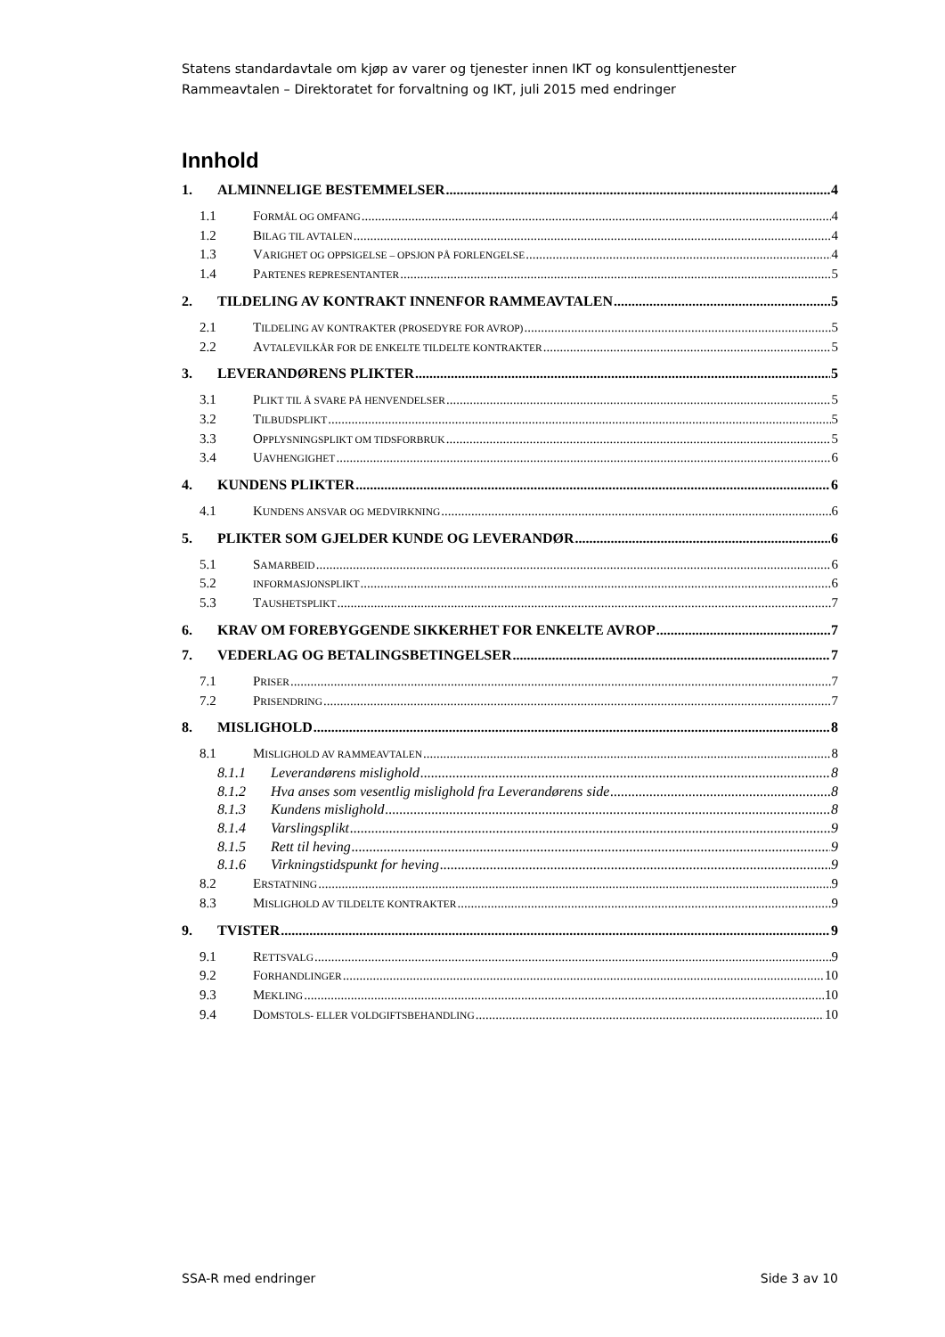Statens standardavtale om kjøp av varer og tjenester innen IKT og konsulenttjenester
Rammeavtalen – Direktoratet for forvaltning og IKT, juli 2015 med endringer
Innhold
1. ALMINNELIGE BESTEMMELSER 4
1.1 FORMÅL OG OMFANG 4
1.2 BILAG TIL AVTALEN 4
1.3 VARIGHET OG OPPSIGELSE – OPSJON PÅ FORLENGELSE 4
1.4 PARTENES REPRESENTANTER 5
2. TILDELING AV KONTRAKT INNENFOR RAMMEAVTALEN 5
2.1 TILDELING AV KONTRAKTER (PROSEDYRE FOR AVROP) 5
2.2 AVTALEVILKÅR FOR DE ENKELTE TILDELTE KONTRAKTER 5
3. LEVERANDØRENS PLIKTER 5
3.1 PLIKT TIL Å SVARE PÅ HENVENDELSER 5
3.2 TILBUDSPLIKT 5
3.3 OPPLYSNINGSPLIKT OM TIDSFORBRUK 5
3.4 UAVHENGIGHET 6
4. KUNDENS PLIKTER 6
4.1 KUNDENS ANSVAR OG MEDVIRKNING 6
5. PLIKTER SOM GJELDER KUNDE OG LEVERANDØR 6
5.1 SAMARBEID 6
5.2 INFORMASJONSPLIKT 6
5.3 TAUSHETSPLIKT 7
6. KRAV OM FOREBYGGENDE SIKKERHET FOR ENKELTE AVROP 7
7. VEDERLAG OG BETALINGSBETINGELSER 7
7.1 PRISER 7
7.2 PRISENDRING 7
8. MISLIGHOLD 8
8.1 MISLIGHOLD AV RAMMEAVTALEN 8
8.1.1 Leverandørens mislighold 8
8.1.2 Hva anses som vesentlig mislighold fra Leverandørens side 8
8.1.3 Kundens mislighold 8
8.1.4 Varslingsplikt 9
8.1.5 Rett til heving 9
8.1.6 Virkningstidspunkt for heving 9
8.2 ERSTATNING 9
8.3 MISLIGHOLD AV TILDELTE KONTRAKTER 9
9. TVISTER 9
9.1 RETTSVALG 9
9.2 FORHANDLINGER 10
9.3 MEKLING 10
9.4 DOMSTOLS- ELLER VOLDGIFTSBEHANDLING 10
SSA-R med endringer Side 3 av 10